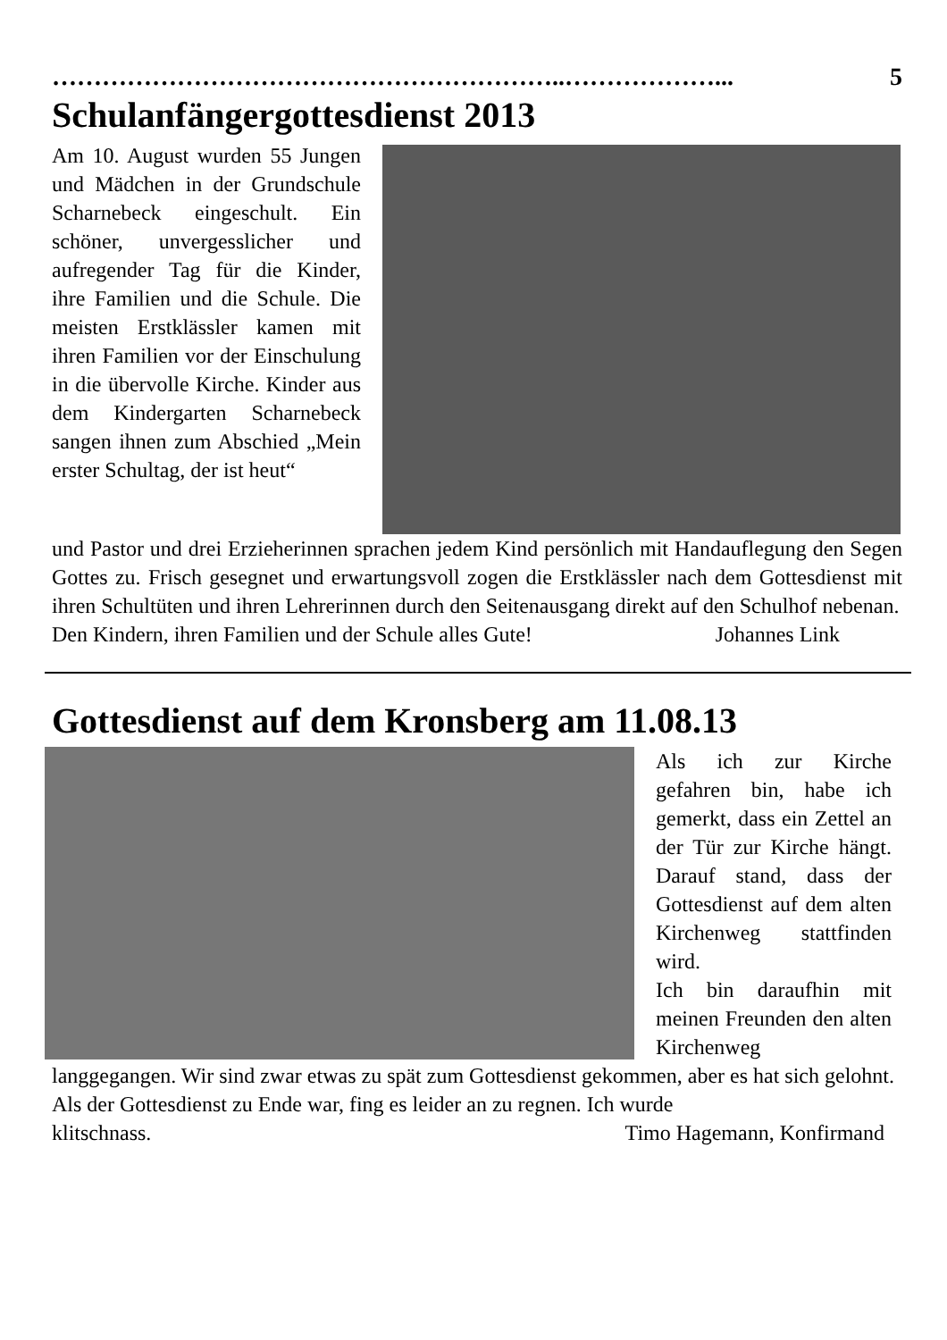……………………………………………………..………………... 5
Schulanfängergottesdienst 2013
Am 10. August wurden 55 Jungen und Mädchen in der Grundschule Scharnebeck eingeschult. Ein schöner, unvergesslicher und aufregender Tag für die Kinder, ihre Familien und die Schule. Die meisten Erstklässler kamen mit ihren Familien vor der Einschulung in die übervolle Kirche. Kinder aus dem Kindergarten Scharnebeck sangen ihnen zum Abschied „Mein erster Schultag, der ist heut“
und Pastor und drei Erzieherinnen sprachen jedem Kind persönlich mit Handauflegung den Segen Gottes zu. Frisch gesegnet und erwartungsvoll zogen die Erstklässler nach dem Gottesdienst mit ihren Schultüten und ihren Lehrerinnen durch den Seitenausgang direkt auf den Schulhof nebenan.
Den Kindern, ihren Familien und der Schule alles Gute! Johannes Link
Gottesdienst auf dem Kronsberg am 11.08.13
Als ich zur Kirche gefahren bin, habe ich gemerkt, dass ein Zettel an der Tür zur Kirche hängt. Darauf stand, dass der Gottesdienst auf dem alten Kirchenweg stattfinden wird.
Ich bin daraufhin mit meinen Freunden den alten Kirchenweg
langgegangen. Wir sind zwar etwas zu spät zum Gottesdienst gekommen, aber es hat sich gelohnt.
Als der Gottesdienst zu Ende war, fing es leider an zu regnen. Ich wurde
klitschnass. Timo Hagemann, Konfirmand